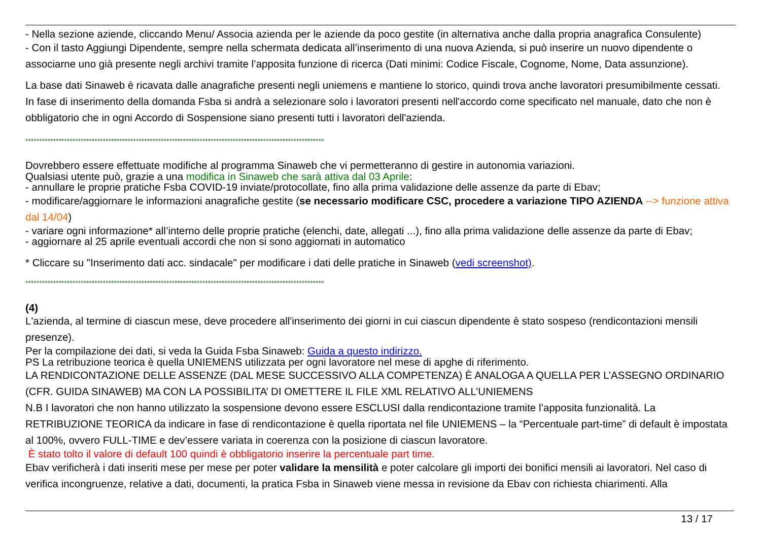- Nella sezione aziende, cliccando Menu/ Associa azienda per le aziende da poco gestite (in alternativa anche dalla propria anagrafica Consulente)
- Con il tasto Aggiungi Dipendente, sempre nella schermata dedicata all’inserimento di una nuova Azienda, si può inserire un nuovo dipendente o associarne uno già presente negli archivi tramite l’apposita funzione di ricerca (Dati minimi: Codice Fiscale, Cognome, Nome, Data assunzione).
La base dati Sinaweb è ricavata dalle anagrafiche presenti negli uniemens e mantiene lo storico, quindi trova anche lavoratori presumibilmente cessati.
In fase di inserimento della domanda Fsba si andrà a selezionare solo i lavoratori presenti nell'accordo come specificato nel manuale, dato che non è obbligatorio che in ogni Accordo di Sospensione siano presenti tutti i lavoratori dell'azienda.
************************************************************************************************************
Dovrebbero essere effettuate modifiche al programma Sinaweb che vi permetteranno di gestire in autonomia variazioni.
Qualsiasi utente può, grazie a una modifica in Sinaweb che sarà attiva dal 03 Aprile:
- annullare le proprie pratiche Fsba COVID-19 inviate/protocollate, fino alla prima validazione delle assenze da parte di Ebav;
- modificare/aggiornare le informazioni anagrafiche gestite (se necessario modificare CSC, procedere a variazione TIPO AZIENDA --> funzione attiva dal 14/04)
- variare ogni informazione* all’interno delle proprie pratiche (elenchi, date, allegati ...), fino alla prima validazione delle assenze da parte di Ebav;
- aggiornare al 25 aprile eventuali accordi che non si sono aggiornati in automatico
* Cliccare su "Inserimento dati acc. sindacale" per modificare i dati delle pratiche in Sinaweb (vedi screenshot).
************************************************************************************************************
(4)
L'azienda, al termine di ciascun mese, deve procedere all'inserimento dei giorni in cui ciascun dipendente è stato sospeso (rendicontazioni mensili presenze).
Per la compilazione dei dati, si veda la Guida Fsba Sinaweb: Guida a questo indirizzo.
PS La retribuzione teorica è quella UNIEMENS utilizzata per ogni lavoratore nel mese di apghe di riferimento.
LA RENDICONTAZIONE DELLE ASSENZE (DAL MESE SUCCESSIVO ALLA COMPETENZA) È ANALOGA A QUELLA PER L’ASSEGNO ORDINARIO (CFR. GUIDA SINAWEB) MA CON LA POSSIBILITA’ DI OMETTERE IL FILE XML RELATIVO ALL’UNIEMENS
N.B I lavoratori che non hanno utilizzato la sospensione devono essere ESCLUSI dalla rendicontazione tramite l’apposita funzionalità. La RETRIBUZIONE TEORICA da indicare in fase di rendicontazione è quella riportata nel file UNIEMENS – la “Percentuale part-time” di default è impostata al 100%, ovvero FULL-TIME e dev’essere variata in coerenza con la posizione di ciascun lavoratore.
È stato tolto il valore di default 100 quindi è obbligatorio inserire la percentuale part time.
Ebav verificherà i dati inseriti mese per mese per poter validare la mensilità e poter calcolare gli importi dei bonifici mensili ai lavoratori. Nel caso di verifica incongruenze, relative a dati, documenti, la pratica Fsba in Sinaweb viene messa in revisione da Ebav con richiesta chiarimenti. Alla
13 / 17